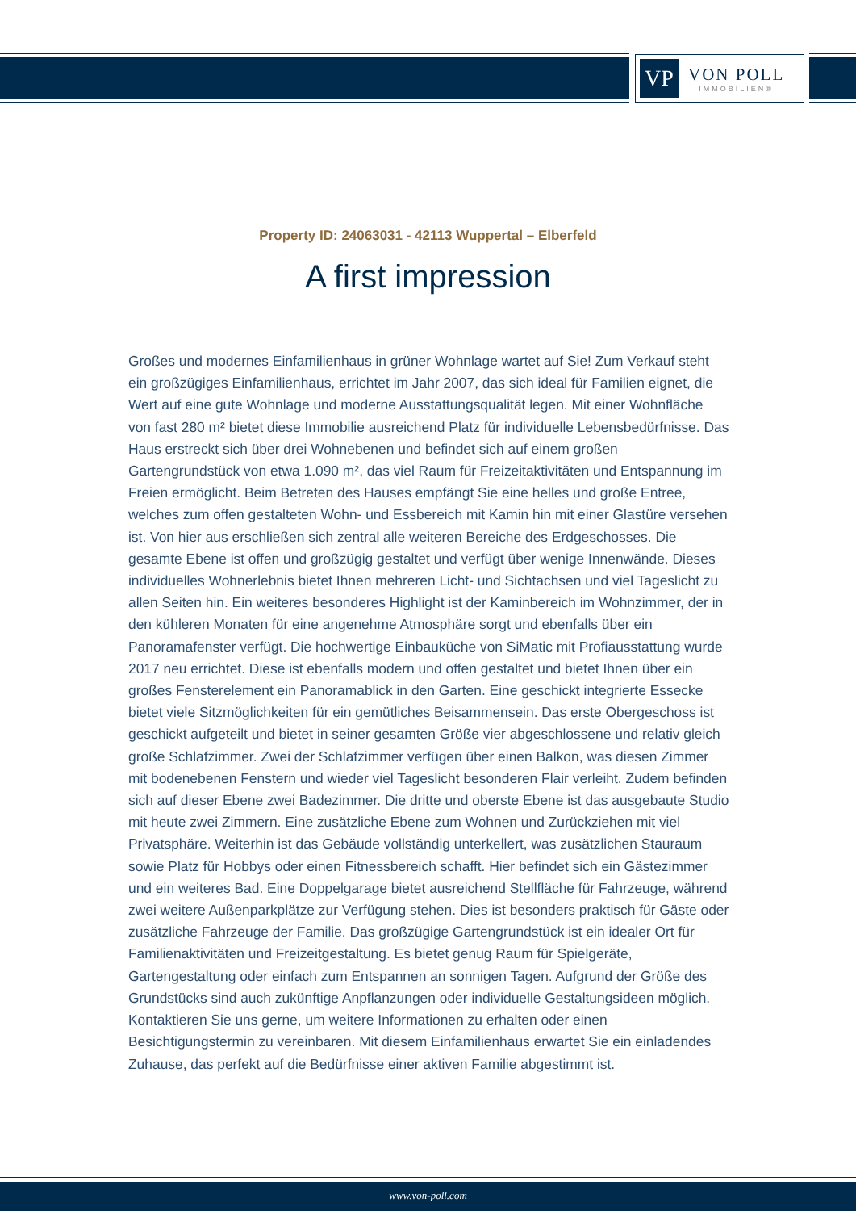VP
VON POLL
IMMOBILIEN®
Property ID: 24063031 - 42113 Wuppertal – Elberfeld
A first impression
Großes und modernes Einfamilienhaus in grüner Wohnlage wartet auf Sie! Zum Verkauf steht ein großzügiges Einfamilienhaus, errichtet im Jahr 2007, das sich ideal für Familien eignet, die Wert auf eine gute Wohnlage und moderne Ausstattungsqualität legen. Mit einer Wohnfläche von fast 280 m² bietet diese Immobilie ausreichend Platz für individuelle Lebensbedürfnisse. Das Haus erstreckt sich über drei Wohnebenen und befindet sich auf einem großen Gartengrundstück von etwa 1.090 m², das viel Raum für Freizeitaktivitäten und Entspannung im Freien ermöglicht. Beim Betreten des Hauses empfängt Sie eine helles und große Entree, welches zum offen gestalteten Wohn- und Essbereich mit Kamin hin mit einer Glastüre versehen ist. Von hier aus erschließen sich zentral alle weiteren Bereiche des Erdgeschosses. Die gesamte Ebene ist offen und großzügig gestaltet und verfügt über wenige Innenwände. Dieses individuelles Wohnerlebnis bietet Ihnen mehreren Licht- und Sichtachsen und viel Tageslicht zu allen Seiten hin. Ein weiteres besonderes Highlight ist der Kaminbereich im Wohnzimmer, der in den kühleren Monaten für eine angenehme Atmosphäre sorgt und ebenfalls über ein Panoramafenster verfügt. Die hochwertige Einbauküche von SiMatic mit Profiausstattung wurde 2017 neu errichtet. Diese ist ebenfalls modern und offen gestaltet und bietet Ihnen über ein großes Fensterelement ein Panoramablick in den Garten. Eine geschickt integrierte Essecke bietet viele Sitzmöglichkeiten für ein gemütliches Beisammensein. Das erste Obergeschoss ist geschickt aufgeteilt und bietet in seiner gesamten Größe vier abgeschlossene und relativ gleich große Schlafzimmer. Zwei der Schlafzimmer verfügen über einen Balkon, was diesen Zimmer mit bodenebenen Fenstern und wieder viel Tageslicht besonderen Flair verleiht. Zudem befinden sich auf dieser Ebene zwei Badezimmer. Die dritte und oberste Ebene ist das ausgebaute Studio mit heute zwei Zimmern. Eine zusätzliche Ebene zum Wohnen und Zurückziehen mit viel Privatsphäre. Weiterhin ist das Gebäude vollständig unterkellert, was zusätzlichen Stauraum sowie Platz für Hobbys oder einen Fitnessbereich schafft. Hier befindet sich ein Gästezimmer und ein weiteres Bad. Eine Doppelgarage bietet ausreichend Stellfläche für Fahrzeuge, während zwei weitere Außenparkplätze zur Verfügung stehen. Dies ist besonders praktisch für Gäste oder zusätzliche Fahrzeuge der Familie. Das großzügige Gartengrundstück ist ein idealer Ort für Familienaktivitäten und Freizeitgestaltung. Es bietet genug Raum für Spielgeräte, Gartengestaltung oder einfach zum Entspannen an sonnigen Tagen. Aufgrund der Größe des Grundstücks sind auch zukünftige Anpflanzungen oder individuelle Gestaltungsideen möglich. Kontaktieren Sie uns gerne, um weitere Informationen zu erhalten oder einen Besichtigungstermin zu vereinbaren. Mit diesem Einfamilienhaus erwartet Sie ein einladendes Zuhause, das perfekt auf die Bedürfnisse einer aktiven Familie abgestimmt ist.
www.von-poll.com